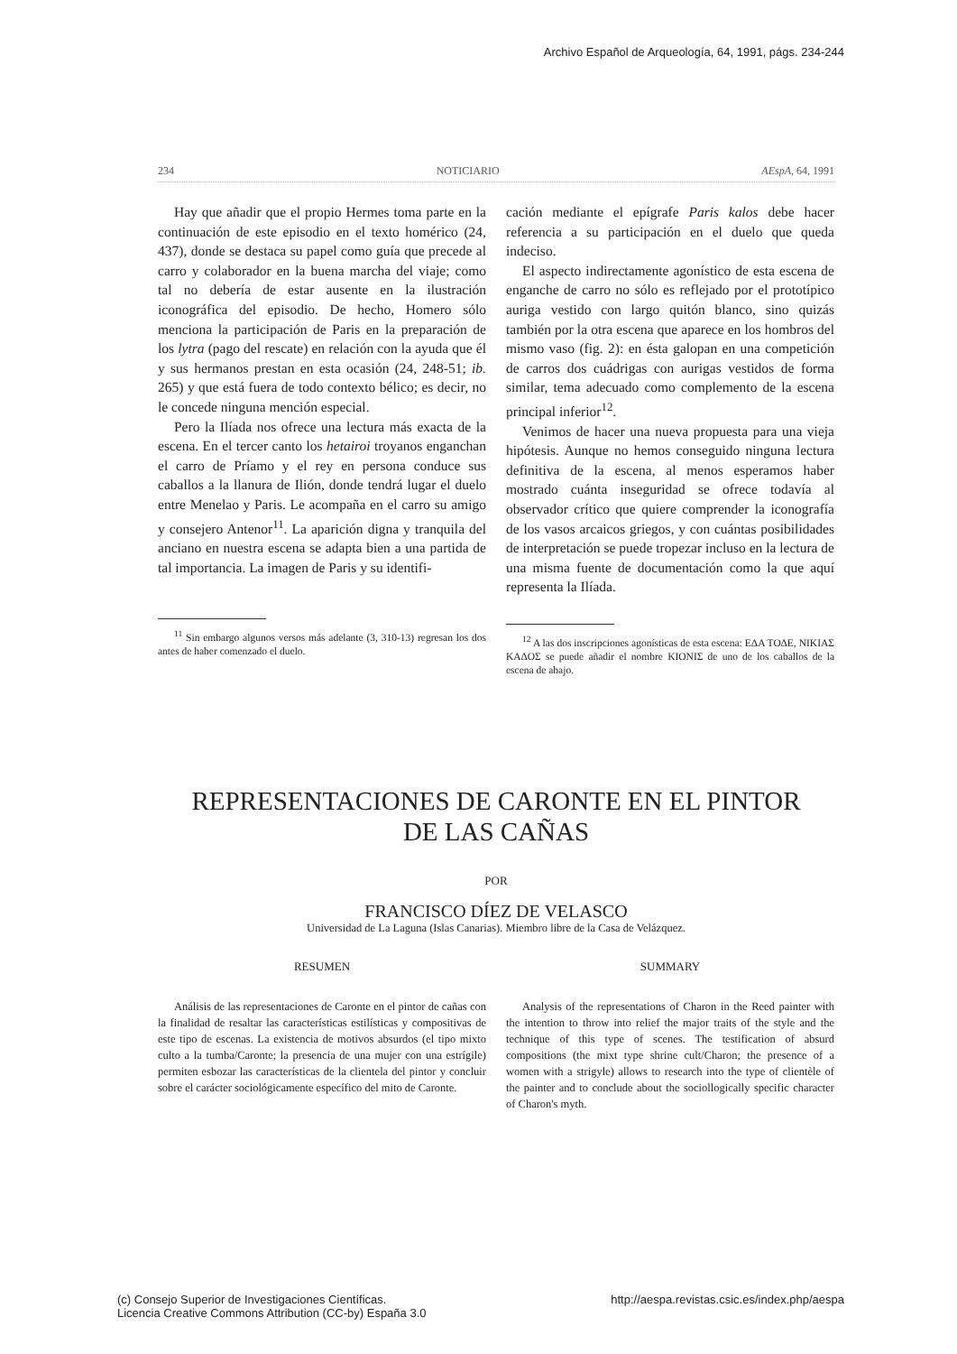Archivo Español de Arqueología, 64, 1991, págs. 234-244
234 NOTICIARIO AEspA, 64, 1991
Hay que añadir que el propio Hermes toma parte en la continuación de este episodio en el texto homérico (24, 437), donde se destaca su papel como guía que precede al carro y colaborador en la buena marcha del viaje; como tal no debería de estar ausente en la ilustración iconográfica del episodio. De hecho, Homero sólo menciona la participación de Paris en la preparación de los lytra (pago del rescate) en relación con la ayuda que él y sus hermanos prestan en esta ocasión (24, 248-51; ib. 265) y que está fuera de todo contexto bélico; es decir, no le concede ninguna mención especial.
Pero la Ilíada nos ofrece una lectura más exacta de la escena. En el tercer canto los hetairoi troyanos enganchan el carro de Príamo y el rey en persona conduce sus caballos a la llanura de Ilión, donde tendrá lugar el duelo entre Menelao y Paris. Le acompaña en el carro su amigo y consejero Antenor<sup>11</sup>. La aparición digna y tranquila del anciano en nuestra escena se adapta bien a una partida de tal importancia. La imagen de Paris y su identifi-
<sup>11</sup> Sin embargo algunos versos más adelante (3, 310-13) regresan los dos antes de haber comenzado el duelo.
cación mediante el epígrafe Paris kalos debe hacer referencia a su participación en el duelo que queda indeciso.
El aspecto indirectamente agonístico de esta escena de enganche de carro no sólo es reflejado por el prototípico auriga vestido con largo quitón blanco, sino quizás también por la otra escena que aparece en los hombros del mismo vaso (fig. 2): en ésta galopan en una competición de carros dos cuádrigas con aurigas vestidos de forma similar, tema adecuado como complemento de la escena principal inferior<sup>12</sup>.
Venimos de hacer una nueva propuesta para una vieja hipótesis. Aunque no hemos conseguido ninguna lectura definitiva de la escena, al menos esperamos haber mostrado cuánta inseguridad se ofrece todavía al observador crítico que quiere comprender la iconografía de los vasos arcaicos griegos, y con cuántas posibilidades de interpretación se puede tropezar incluso en la lectura de una misma fuente de documentación como la que aquí representa la Ilíada.
<sup>12</sup> A las dos inscripciones agonísticas de esta escena: ΕΔΑ ΤΟΔΕ, ΝΙΚΙΑΣ ΚΑΔΟΣ se puede añadir el nombre ΚΙΟΝΙΣ de uno de los caballos de la escena de abajo.
REPRESENTACIONES DE CARONTE EN EL PINTOR
DE LAS CAÑAS
POR
FRANCISCO DÍEZ DE VELASCO
Universidad de La Laguna (Islas Canarias). Miembro libre de la Casa de Velázquez.
RESUMEN
Análisis de las representaciones de Caronte en el pintor de cañas con la finalidad de resaltar las características estilísticas y compositivas de este tipo de escenas. La existencia de motivos absurdos (el tipo mixto culto a la tumba/Caronte; la presencia de una mujer con una estrígile) permiten esbozar las características de la clientela del pintor y concluir sobre el carácter sociológicamente específico del mito de Caronte.
SUMMARY
Analysis of the representations of Charon in the Reed painter with the intention to throw into relief the major traits of the style and the technique of this type of scenes. The testification of absurd compositions (the mixt type shrine cult/Charon; the presence of a women with a strigyle) allows to research into the type of clientèle of the painter and to conclude about the sociollogically specific character of Charon's myth.
(c) Consejo Superior de Investigaciones Científicas.
Licencia Creative Commons Attribution (CC-by) España 3.0 http://aespa.revistas.csic.es/index.php/aespa